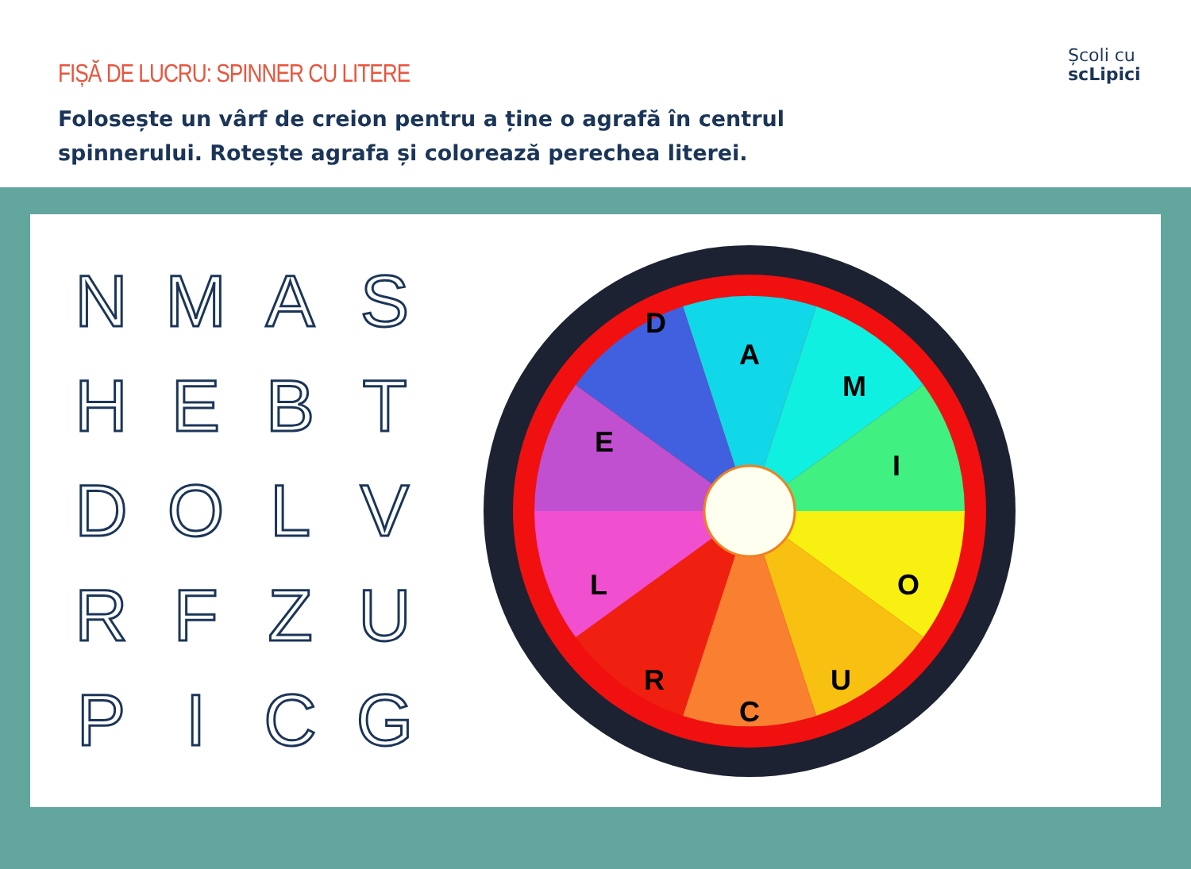FIȘĂ DE LUCRU: SPINNER CU LITERE
Folosește un vârf de creion pentru a ține o agrafă în centrul spinnerului. Rotește agrafa și colorează perechea literei.
Școli cu
scLipici
| N | M | A | S |
| H | E | B | T |
| D | O | L | V |
| R | F | Z | U |
| P | I | C | G |
A
M
I
O
U
C
R
L
E
D